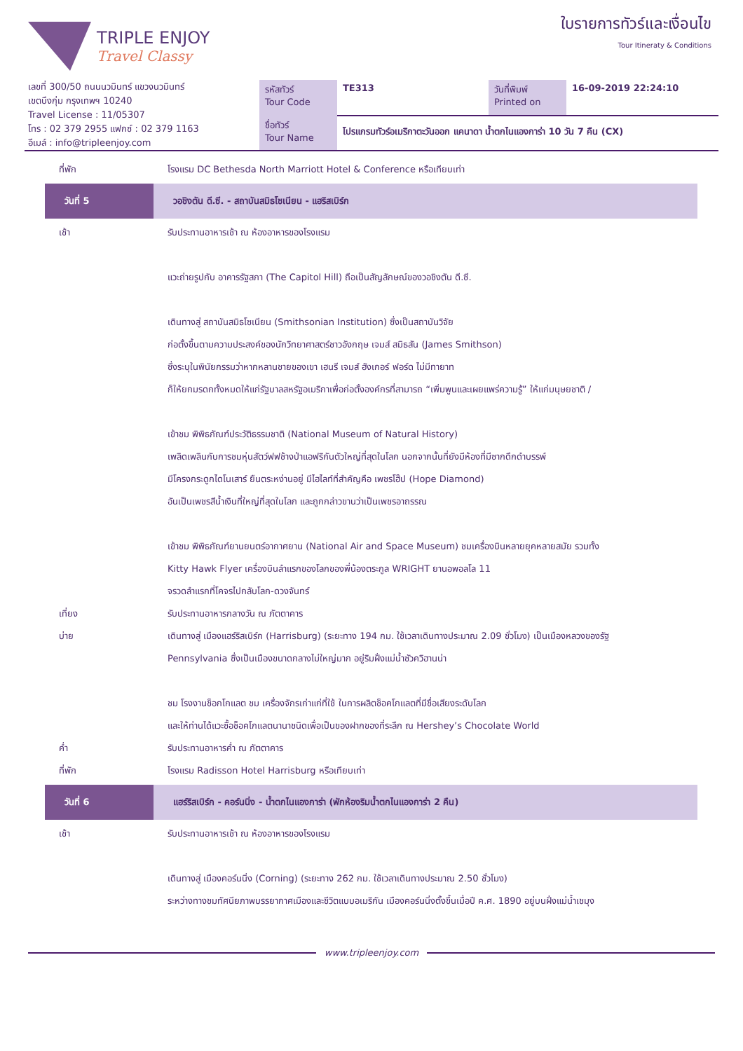TRIPLE ENJOY
Travel Classy
ใบรายการทัวร์และเงื่อนไข
Tour Itineraty & Conditions
เลขที่ 300/50 ถนนนวมินทร์ แขวงนวมินทร์
เขตบึงกุ่ม กรุงเทพฯ 10240
Travel License : 11/05307
โทร : 02 379 2955 แฟกซ์ : 02 379 1163
อีเมล์ : info@tripleenjoy.com
| รหัสทัวร์ Tour Code | TE313 | วันที่พิมพ์ Printed on | 16-09-2019 22:24:10 |
| ชื่อทัวร์ Tour Name | โปรแกรมทัวร์อเมริกาตะวันออก แคนาดา น้ำตกไนแองการ่า 10 วัน 7 คืน (CX) | | |
ที่พัก โรงแรม DC Bethesda North Marriott Hotel & Conference หรือเทียบเท่า
วันที่ 5 วอชิงตัน ดี.ซี. - สถาบันสมิธโซเนียน - แฮริสเบิร์ก
เช้า รับประทานอาหารเช้า ณ ห้องอาหารของโรงแรม
แวะถ่ายรูปกับ อาคารรัฐสภา (The Capitol Hill) ถือเป็นสัญลักษณ์ของวอชิงตัน ดี.ซี.
เดินทางสู่ สถาบันสมิธโซเนียน (Smithsonian Institution) ซึ่งเป็นสถาบันวิจัย
ก่อตั้งขึ้นตามความประสงค์ของนักวิทยาศาสตร์ชาวอังกฤษ เจมส์ สมิธสัน (James Smithson)
ซึ่งระบุในพินัยกรรมว่าหากหลานชายของเขา เฮนรี เจมส์ ฮังเกอร์ ฟอร์ด ไม่มีทายาท
ก็ให้ยกมรดกทั้งหมดให้แก่รัฐบาลสหรัฐอเมริกาเพื่อก่อตั้งองค์กรที่สามารถ “เพิ่มพูนและเผยแพร่ความรู้” ให้แก่มนุษยชาติ /
เข้าชม พิพิธภัณฑ์ประวัติธรรมชาติ (National Museum of Natural History)
เพลิดเพลินกับการชมหุ่นสัตว์ฟฟช้างป่าแอฟริกันตัวใหญ่ที่สุดในโลก นอกจากนั้นที่ยังมีห้องที่มีซากดึกดำบรรพ์
มีโครงกระดูกไดโนเสาร์ ยืนตระหง่านอยู่ มีไฮไลท์ที่สำคัญคือ เพชรโฮ๊ป (Hope Diamond)
อันเป็นเพชรสีน้ำเงินที่ใหญ่ที่สุดในโลก และถูกกล่าวขานว่าเป็นเพชรอาถรรณ
เข้าชม พิพิธภัณฑ์ยานยนตร์อากาศยาน (National Air and Space Museum) ชมเครื่องบินหลายยุคหลายสมัย รวมทั้ง
Kitty Hawk Flyer เครื่องบินลำแรกของโลกของพี่น้องตระกูล WRIGHT ยานอพอลโล 11
จรวดลำแรกที่โคจรไปกลับโลก-ดวงจันทร์
เที่ยง รับประทานอาหารกลางวัน ณ ภัตตาคาร
บ่าย เดินทางสู่ เมืองแฮร์ริสเบิร์ก (Harrisburg) (ระยะทาง 194 กม. ใช้เวลาเดินทางประมาณ 2.09 ชั่วโมง) เป็นเมืองหลวงของรัฐ
Pennsylvania ซึ่งเป็นเมืองขนาดกลางไม่ใหญ่มาก อยู่ริมฝั่งแม่น้ำซัวควิฮานน่า
ชม โรงงานช็อกโกแลต ชม เครื่องจักรเก่าแก่ที่ใช้ ในการผลิตช็อคโกแลตที่มีชื่อเสียงระดับโลก
และให้ท่านได้แวะซื้อช็อคโกแลตนานาชนิดเพื่อเป็นของฝากของที่ระลึก ณ Hershey’s Chocolate World
ค่ำ รับประทานอาหารค่ำ ณ ภัตตาคาร
ที่พัก โรงแรม Radisson Hotel Harrisburg หรือเทียบเท่า
วันที่ 6 แฮร์ริสเบิร์ก - คอร์นนิ่ง - น้ำตกไนแองการ่า (พักห้องริมน้ำตกไนแองการ่า 2 คืน)
เช้า รับประทานอาหารเช้า ณ ห้องอาหารของโรงแรม
เดินทางสู่ เมืองคอร์นนิ่ง (Corning) (ระยะทาง 262 กม. ใช้เวลาเดินทางประมาณ 2.50 ชั่วโมง)
ระหว่างทางชมทัศนียภาพบรรยากาศเมืองและชีวิตแบบอเมริกัน เมืองคอร์นนิ่งตั้งขึ้นเมื่อปี ค.ศ. 1890 อยู่บนฝั่งแม่น้ำเชมุง
www.tripleenjoy.com